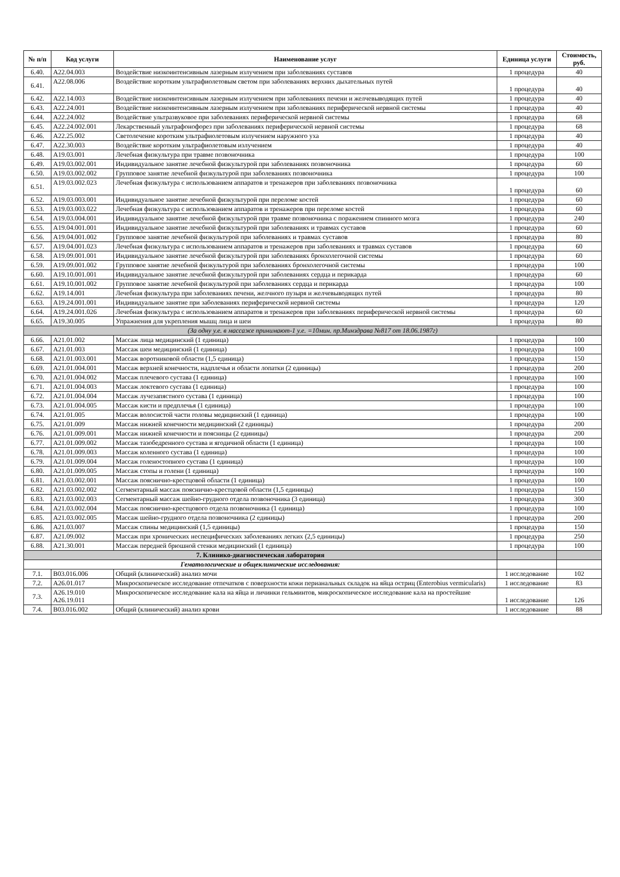| № п/п | Код услуги | Наименование услуг | Единица услуги | Стоимость, руб. |
| --- | --- | --- | --- | --- |
| 6.40. | A22.04.003 | Воздействие низкоинтенсивным лазерным излучением при заболеваниях суставов | 1 процедура | 40 |
| 6.41. | A22.08.006 | Воздействие коротким ультрафиолетовым светом при заболеваниях верхних дыхательных путей | 1 процедура | 40 |
| 6.42. | A22.14.003 | Воздействие низкоинтенсивным лазерным излучением при заболеваниях печени и желчевыводящих путей | 1 процедура | 40 |
| 6.43. | A22.24.001 | Воздействие низкоинтенсивным лазерным излучением при заболеваниях периферической нервной системы | 1 процедура | 40 |
| 6.44. | A22.24.002 | Воздействие ультразвуковое при заболеваниях периферической нервной системы | 1 процедура | 68 |
| 6.45. | A22.24.002.001 | Лекарственный ультрафонофорез при заболеваниях периферической нервной системы | 1 процедура | 68 |
| 6.46. | A22.25.002 | Светолечение коротким ультрафиолетовым излучением наружного уха | 1 процедура | 40 |
| 6.47. | A22.30.003 | Воздействие коротким ультрафиолетовым излучением | 1 процедура | 40 |
| 6.48. | A19.03.001 | Лечебная физкультура при травме позвоночника | 1 процедура | 100 |
| 6.49. | A19.03.002.001 | Индивидуальное занятие лечебной физкультурой при заболеваниях позвоночника | 1 процедура | 60 |
| 6.50. | A19.03.002.002 | Групповое занятие лечебной физкультурой при заболеваниях позвоночника | 1 процедура | 100 |
| 6.51. | A19.03.002.023 | Лечебная физкультура с использованием аппаратов и тренажеров при заболеваниях позвоночника | 1 процедура | 60 |
| 6.52. | A19.03.003.001 | Индивидуальное занятие лечебной физкультурой при переломе костей | 1 процедура | 60 |
| 6.53. | A19.03.003.022 | Лечебная физкультура с использованием аппаратов и тренажеров при переломе костей | 1 процедура | 60 |
| 6.54. | A19.03.004.001 | Индивидуальное занятие лечебной физкультурой при травме позвоночника с поражением спинного мозга | 1 процедура | 240 |
| 6.55. | A19.04.001.001 | Индивидуальное занятие лечебной физкультурой при заболеваниях и травмах суставов | 1 процедура | 60 |
| 6.56. | A19.04.001.002 | Групповое занятие лечебной физкультурой при заболеваниях и травмах суставов | 1 процедура | 80 |
| 6.57. | A19.04.001.023 | Лечебная физкультура с использованием аппаратов и тренажеров при заболеваниях и травмах суставов | 1 процедура | 60 |
| 6.58. | A19.09.001.001 | Индивидуальное занятие лечебной физкультурой при заболеваниях бронхолегочной системы | 1 процедура | 60 |
| 6.59. | A19.09.001.002 | Групповое занятие лечебной физкультурой при заболеваниях бронхолегочной системы | 1 процедура | 100 |
| 6.60. | A19.10.001.001 | Индивидуальное занятие лечебной физкультурой при заболеваниях сердца и перикарда | 1 процедура | 60 |
| 6.61. | A19.10.001.002 | Групповое занятие лечебной физкультурой при заболеваниях сердца и перикарда | 1 процедура | 100 |
| 6.62. | A19.14.001 | Лечебная физкультура при заболеваниях печени, желчного пузыря и желчевыводящих путей | 1 процедура | 80 |
| 6.63. | A19.24.001.001 | Индивидуальное занятие при заболеваниях периферической нервной системы | 1 процедура | 120 |
| 6.64. | A19.24.001.026 | Лечебная физкультура с использованием аппаратов и тренажеров при заболеваниях периферической нервной системы | 1 процедура | 60 |
| 6.65. | A19.30.005 | Упражнения для укрепления мышц лица и шеи | 1 процедура | 80 |
| (За одну у.е. в массаже принимают-1 у.е. =10мин. пр.Минздрава №817 от 18.06.1987г) | | | | |
| 6.66. | A21.01.002 | Массаж лица медицинский (1 единица) | 1 процедура | 100 |
| 6.67. | A21.01.003 | Массаж шеи медицинский (1 единица) | 1 процедура | 100 |
| 6.68. | A21.01.003.001 | Массаж воротниковой области (1,5 единица) | 1 процедура | 150 |
| 6.69. | A21.01.004.001 | Массаж верхней конечности, надплечья и области лопатки (2 единицы) | 1 процедура | 200 |
| 6.70. | A21.01.004.002 | Массаж плечевого сустава (1 единица) | 1 процедура | 100 |
| 6.71. | A21.01.004.003 | Массаж локтевого сустава (1 единица) | 1 процедура | 100 |
| 6.72. | A21.01.004.004 | Массаж лучезапястного сустава (1 единица) | 1 процедура | 100 |
| 6.73. | A21.01.004.005 | Массаж кисти и предплечья (1 единица) | 1 процедура | 100 |
| 6.74. | A21.01.005 | Массаж волосистой части головы медицинский (1 единица) | 1 процедура | 100 |
| 6.75. | A21.01.009 | Массаж нижней конечности медицинский (2 единицы) | 1 процедура | 200 |
| 6.76. | A21.01.009.001 | Массаж нижней конечности и поясницы (2 единицы) | 1 процедура | 200 |
| 6.77. | A21.01.009.002 | Массаж тазобедренного сустава и ягодичной области (1 единица) | 1 процедура | 100 |
| 6.78. | A21.01.009.003 | Массаж коленного сустава (1 единица) | 1 процедура | 100 |
| 6.79. | A21.01.009.004 | Массаж голеностопного сустава (1 единица) | 1 процедура | 100 |
| 6.80. | A21.01.009.005 | Массаж стопы и голени (1 единица) | 1 процедура | 100 |
| 6.81. | A21.03.002.001 | Массаж пояснично-крестцовой области (1 единица) | 1 процедура | 100 |
| 6.82. | A21.03.002.002 | Сегментарный массаж пояснично-крестцовой области (1,5 единицы) | 1 процедура | 150 |
| 6.83. | A21.03.002.003 | Сегментарный массаж шейно-грудного отдела позвоночника (3 единица) | 1 процедура | 300 |
| 6.84. | A21.03.002.004 | Массаж пояснично-крестцового отдела позвоночника (1 единица) | 1 процедура | 100 |
| 6.85. | A21.03.002.005 | Массаж шейно-грудного отдела позвоночника (2 единицы) | 1 процедура | 200 |
| 6.86. | A21.03.007 | Массаж спины медицинский (1,5 единицы) | 1 процедура | 150 |
| 6.87. | A21.09.002 | Массаж при хронических неспецифических заболеваниях легких (2,5 единицы) | 1 процедура | 250 |
| 6.88. | A21.30.001 | Массаж передней брюшной стенки медицинский (1 единица) | 1 процедура | 100 |
| 7. Клинико-диагностическая лаборатория | | | | |
| Гематологические и общеклинические исследования: | | | | |
| 7.1. | B03.016.006 | Общий (клинический) анализ мочи | 1 исследование | 102 |
| 7.2. | A26.01.017 | Микроскопическое исследование отпечатков с поверхности кожи перианальных складок на яйца остриц (Enterobius vermicularis) | 1 исследование | 83 |
| 7.3. | A26.19.010 A26.19.011 | Микроскопическое исследование кала на яйца и личинки гельминтов, микроскопическое исследование кала на простейшие | 1 исследование | 126 |
| 7.4. | B03.016.002 | Общий (клинический) анализ крови | 1 исследование | 88 |